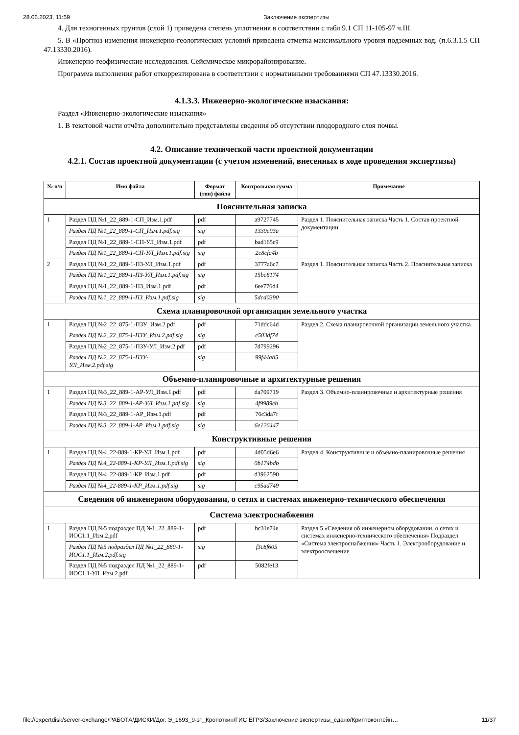28.06.2023, 11:59 Заключение экспертизы
4. Для техногенных грунтов (слой 1) приведена степень уплотнения в соответствии с табл.9.1 СП 11-105-97 ч.III.
5. В «Прогноз изменения инженерно-геологических условий приведена отметка максимального уровня подземных вод. (п.6.3.1.5 СП 47.13330.2016).
Инженерно-геофизические исследования. Сейсмическое микрорайонирование.
Программа выполнения работ откорректирована в соответствии с нормативными требованиями СП 47.13330.2016.
4.1.3.3. Инженерно-экологические изыскания:
Раздел «Инженерно-экологические изыскания»
1. В текстовой части отчёта дополнительно представлены сведения об отсутствии плодородного слоя почвы.
4.2. Описание технической части проектной документации
4.2.1. Состав проектной документации (с учетом изменений, внесенных в ходе проведения экспертизы)
| № п/п | Имя файла | Формат (тип) файла | Контрольная сумма | Примечание |
| --- | --- | --- | --- | --- |
| Пояснительная записка | | | | |
| 1 | Раздел ПД №1_22_889-1-СП_Изм.1.pdf | pdf | a9727745 | Раздел 1. Пояснительная записка Часть 1. Состав проектной документации |
| | Раздел ПД №1_22_889-1-СП_Изм.1.pdf.sig | sig | 1339c93a | |
| | Раздел ПД №1_22_889-1-СП-УЛ_Изм.1.pdf | pdf | bad165e9 | |
| | Раздел ПД №1_22_889-1-СП-УЛ_Изм.1.pdf.sig | sig | 2c8cfa4b | |
| 2 | Раздел ПД №1_22_889-1-ПЗ-УЛ_Изм.1.pdf | pdf | 3777a6c7 | Раздел 1. Пояснительная записка Часть 2. Пояснительная записка |
| | Раздел ПД №1_22_889-1-ПЗ-УЛ_Изм.1.pdf.sig | sig | 15bc8174 | |
| | Раздел ПД №1_22_889-1-ПЗ_Изм.1.pdf | pdf | 6ee776d4 | |
| | Раздел ПД №1_22_889-1-ПЗ_Изм.1.pdf.sig | sig | 5dcd0390 | |
| Схема планировочной организации земельного участка | | | | |
| 1 | Раздел ПД №2_22_875-1-ПЗУ_Изм.2.pdf | pdf | 71ddc64d | Раздел 2. Схема планировочной организации земельного участка |
| | Раздел ПД №2_22_875-1-ПЗУ_Изм.2.pdf.sig | sig | e503df74 | |
| | Раздел ПД №2_22_875-1-ПЗУ-УЛ_Изм.2.pdf | pdf | 7d799296 | |
| | Раздел ПД №2_22_875-1-ПЗУ-УЛ_Изм.2.pdf.sig | sig | 99f44ab5 | |
| Объемно-планировочные и архитектурные решения | | | | |
| 1 | Раздел ПД №3_22_889-1-АР-УЛ_Изм.1.pdf | pdf | da709719 | Раздел 3. Объемно-планировочные и архитектурные решения |
| | Раздел ПД №3_22_889-1-АР-УЛ_Изм.1.pdf.sig | sig | 4f9989eb | |
| | Раздел ПД №3_22_889-1-АР_Изм.1.pdf | pdf | 76c3da7f | |
| | Раздел ПД №3_22_889-1-АР_Изм.1.pdf.sig | sig | 6e126447 | |
| Конструктивные решения | | | | |
| 1 | Раздел ПД №4_22-889-1-КР-УЛ_Изм.1.pdf | pdf | 4d05d6e6 | Раздел 4. Конструктивные и объёмно-планировочные решения |
| | Раздел ПД №4_22-889-1-КР-УЛ_Изм.1.pdf.sig | sig | 0b174bdb | |
| | Раздел ПД №4_22-889-1-КР_Изм.1.pdf | pdf | d3962590 | |
| | Раздел ПД №4_22-889-1-КР_Изм.1.pdf.sig | sig | c95ad749 | |
| Сведения об инженерном оборудовании, о сетях и системах инженерно-технического обеспечения | | | | |
| Система электроснабжения | | | | |
| 1 | Раздел ПД №5 подраздел ПД №1_22_889-1-ИОС1.1_Изм.2.pdf | pdf | bc31e74e | Раздел 5 «Сведения об инженерном оборудовании, о сетях и системах инженерно-технического обеспечения» Подраздел «Система электроснабжения» Часть 1. Электрооборудование и электроосвещение |
| | Раздел ПД №5 подраздел ПД №1_22_889-1-ИОС1.1_Изм.2.pdf.sig | sig | f3c8f605 | |
| | Раздел ПД №5 подраздел ПД №1_22_889-1-ИОС1.1-УЛ_Изм.2.pdf | pdf | 5082fe13 | |
file://expertdisk/server-exchange/РАБОТА/ДИСКИ/Дог. Э_1693_9-эт_Кропоткин/ГИС ЕГРЗ/Заключение экспертизы_сдано/Криптоконтейн… 11/37